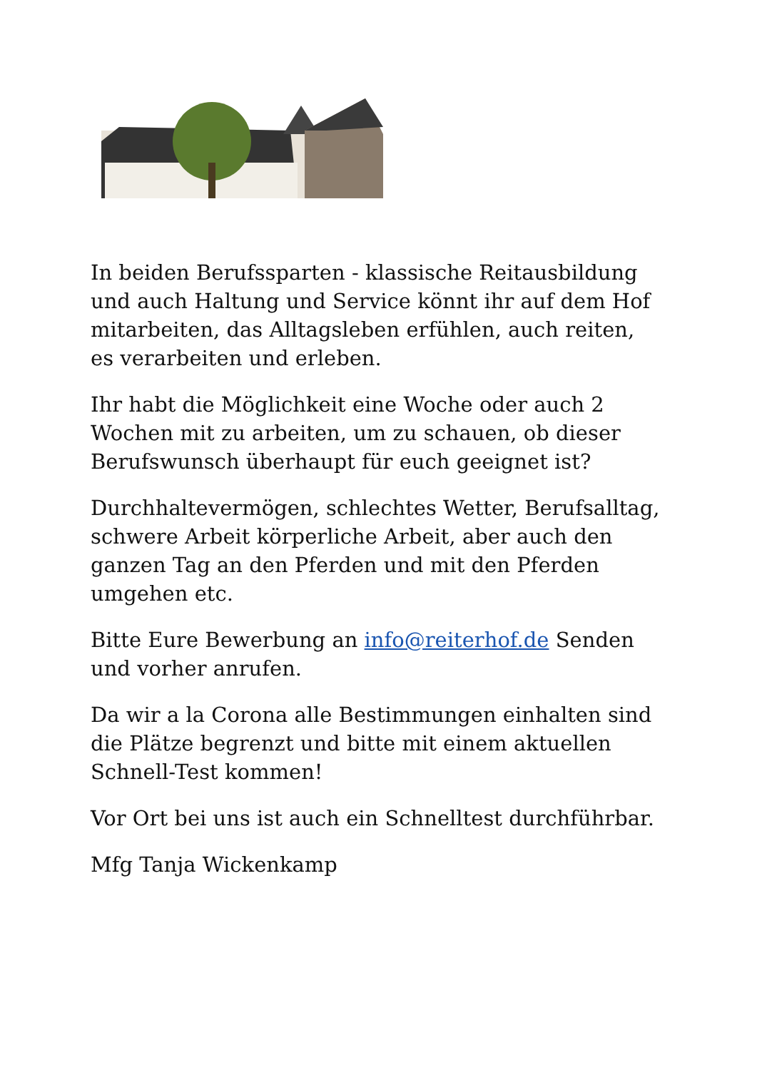In beiden Berufssparten - klassische Reitausbildung und auch Haltung und Service könnt ihr auf dem Hof mitarbeiten, das Alltagsleben erfühlen, auch reiten, es verarbeiten und erleben.
Ihr habt die Möglichkeit eine Woche oder auch 2 Wochen mit zu arbeiten, um zu schauen, ob dieser Berufswunsch überhaupt für euch geeignet ist?
Durchhaltevermögen, schlechtes Wetter, Berufsalltag, schwere Arbeit körperliche Arbeit, aber auch den ganzen Tag an den Pferden und mit den Pferden umgehen etc.
Bitte Eure Bewerbung an info@reiterhof.de Senden und vorher anrufen.
Da wir a la Corona alle Bestimmungen einhalten sind die Plätze begrenzt und bitte mit einem aktuellen Schnell-Test kommen!
Vor Ort bei uns ist auch ein Schnelltest durchführbar.
Mfg Tanja Wickenkamp